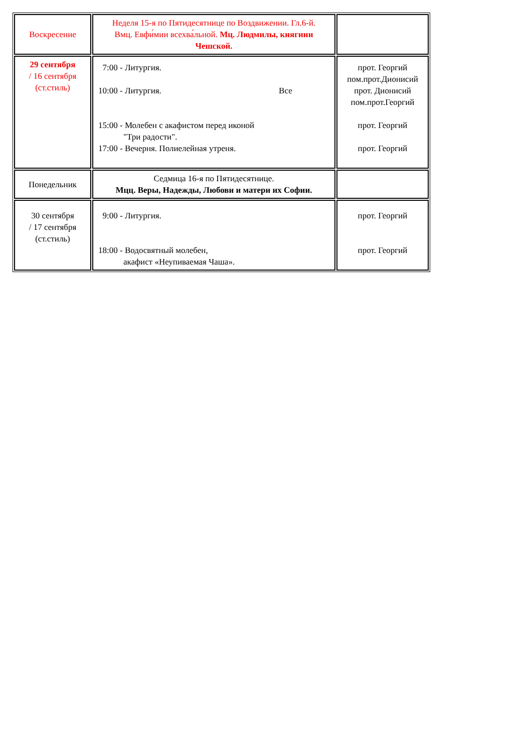| Воскресение | Неделя 15-я по Пятидесятнице по Воздвижении. Гл.6-й. Вмц. Евфи́мии всехва́льной. Мц. Людмилы, княгини Чешской. | |
| 29 сентября / 16 сентября (ст.стиль) | 7:00 - Литургия. 10:00 - Литургия. Все 15:00 - Молебен с акафистом перед иконой "Три радости". 17:00 - Вечерня. Полиелейная утреня. | прот. Георгий пом.прот.Дионисий прот. Дионисий пом.прот.Георгий прот. Георгий прот. Георгий |
| Понедельник | Седмица 16-я по Пятидесятнице. Мцц. Веры, Надежды, Любови и матери их Софии. | |
| 30 сентября / 17 сентября (ст.стиль) | 9:00 - Литургия. 18:00 - Водосвятный молебен, акафист «Неупиваемая Чаша». | прот. Георгий прот. Георгий |